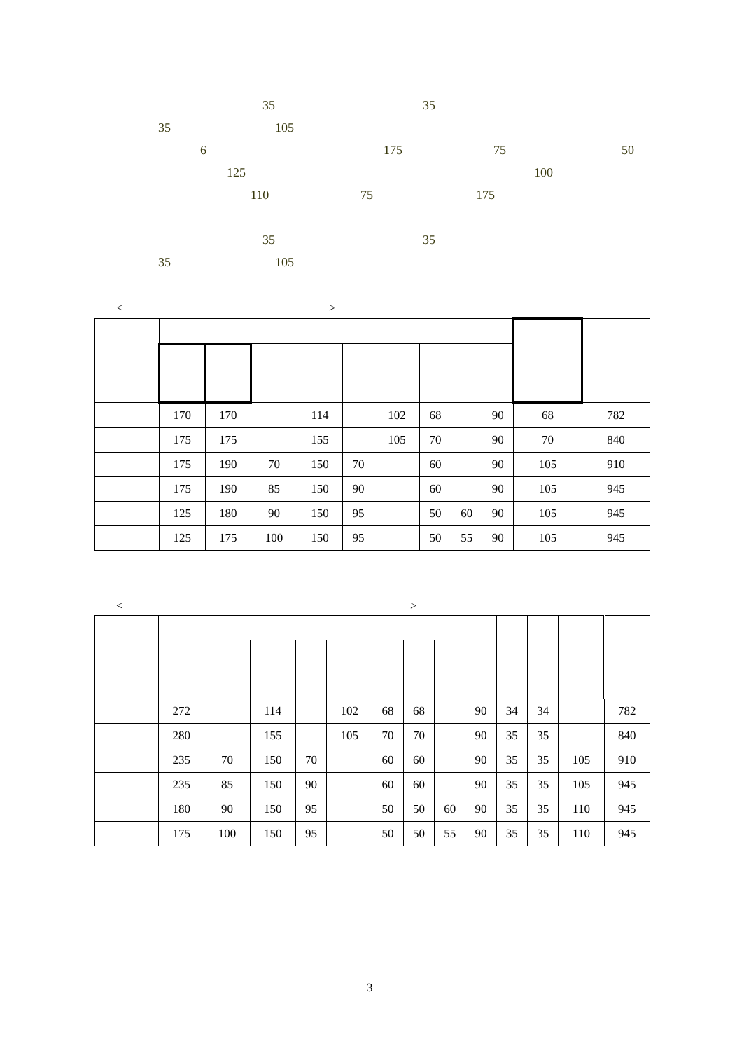35 35
35 105
6 175 75 50
125 100
110 75 175
35 35
35 105
< >
| | 170 | 170 | | 114 | | 102 | 68 | | 90 | 68 | 782 |
| | 175 | 175 | | 155 | | 105 | 70 | | 90 | 70 | 840 |
| | 175 | 190 | 70 | 150 | 70 | | 60 | | 90 | 105 | 910 |
| | 175 | 190 | 85 | 150 | 90 | | 60 | | 90 | 105 | 945 |
| | 125 | 180 | 90 | 150 | 95 | | 50 | 60 | 90 | 105 | 945 |
| | 125 | 175 | 100 | 150 | 95 | | 50 | 55 | 90 | 105 | 945 |
< >
| | 272 | | 114 | | 102 | 68 | 68 | | 90 | 34 | 34 | | 782 |
| | 280 | | 155 | | 105 | 70 | 70 | | 90 | 35 | 35 | | 840 |
| | 235 | 70 | 150 | 70 | | 60 | 60 | | 90 | 35 | 35 | 105 | 910 |
| | 235 | 85 | 150 | 90 | | 60 | 60 | | 90 | 35 | 35 | 105 | 945 |
| | 180 | 90 | 150 | 95 | | 50 | 50 | 60 | 90 | 35 | 35 | 110 | 945 |
| | 175 | 100 | 150 | 95 | | 50 | 50 | 55 | 90 | 35 | 35 | 110 | 945 |
3